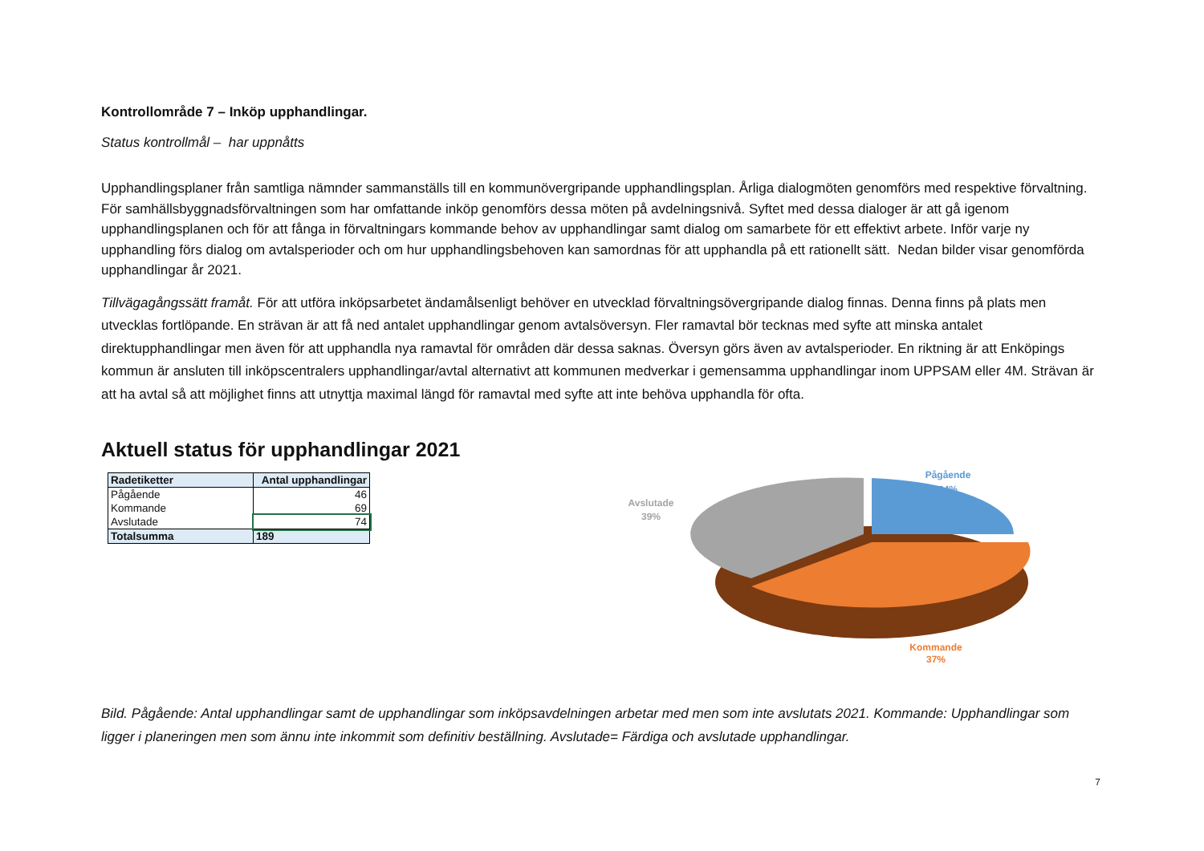Kontrollområde 7 – Inköp upphandlingar.
Status kontrollmål – har uppnåtts
Upphandlingsplaner från samtliga nämnder sammanställs till en kommunövergripande upphandlingsplan. Årliga dialogmöten genomförs med respektive förvaltning. För samhällsbyggnadsförvaltningen som har omfattande inköp genomförs dessa möten på avdelningsnivå. Syftet med dessa dialoger är att gå igenom upphandlingsplanen och för att fånga in förvaltningars kommande behov av upphandlingar samt dialog om samarbete för ett effektivt arbete. Inför varje ny upphandling förs dialog om avtalsperioder och om hur upphandlingsbehoven kan samordnas för att upphandla på ett rationellt sätt. Nedan bilder visar genomförda upphandlingar år 2021.
Tillvägagångssätt framåt. För att utföra inköpsarbetet ändamålsenligt behöver en utvecklad förvaltningsövergripande dialog finnas. Denna finns på plats men utvecklas fortlöpande. En strävan är att få ned antalet upphandlingar genom avtalsöversyn. Fler ramavtal bör tecknas med syfte att minska antalet direktupphandlingar men även för att upphandla nya ramavtal för områden där dessa saknas. Översyn görs även av avtalsperioder. En riktning är att Enköpings kommun är ansluten till inköpscentralers upphandlingar/avtal alternativt att kommunen medverkar i gemensamma upphandlingar inom UPPSAM eller 4M. Strävan är att ha avtal så att möjlighet finns att utnyttja maximal längd för ramavtal med syfte att inte behöva upphandla för ofta.
Aktuell status för upphandlingar 2021
| Radetiketter | Antal upphandlingar |
| --- | --- |
| Pågående | 46 |
| Kommande | 69 |
| Avslutade | 74 |
| Totalsumma | 189 |
Avslutade
39%
Pågående
24%
Kommande
37%
Bild. Pågående: Antal upphandlingar samt de upphandlingar som inköpsavdelningen arbetar med men som inte avslutats 2021. Kommande: Upphandlingar som ligger i planeringen men som ännu inte inkommit som definitiv beställning. Avslutade= Färdiga och avslutade upphandlingar.
7